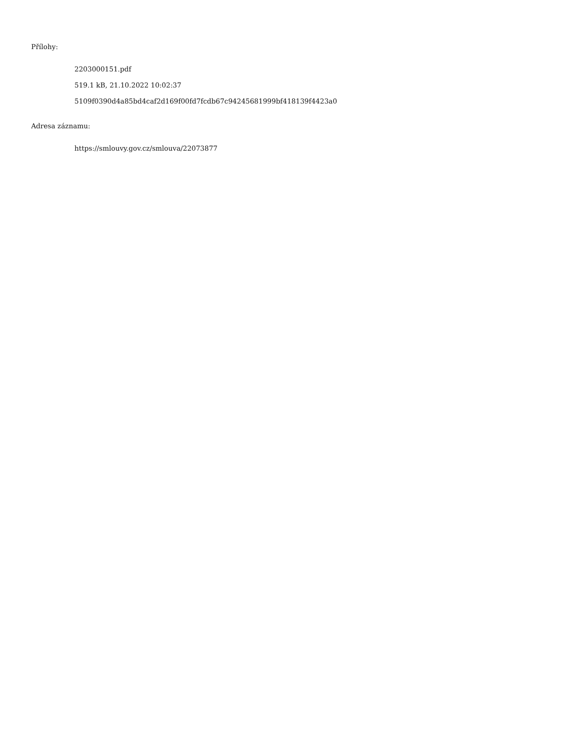Přílohy:
2203000151.pdf
519.1 kB, 21.10.2022 10:02:37
5109f0390d4a85bd4caf2d169f00fd7fcdb67c94245681999bf418139f4423a0
Adresa záznamu:
https://smlouvy.gov.cz/smlouva/22073877